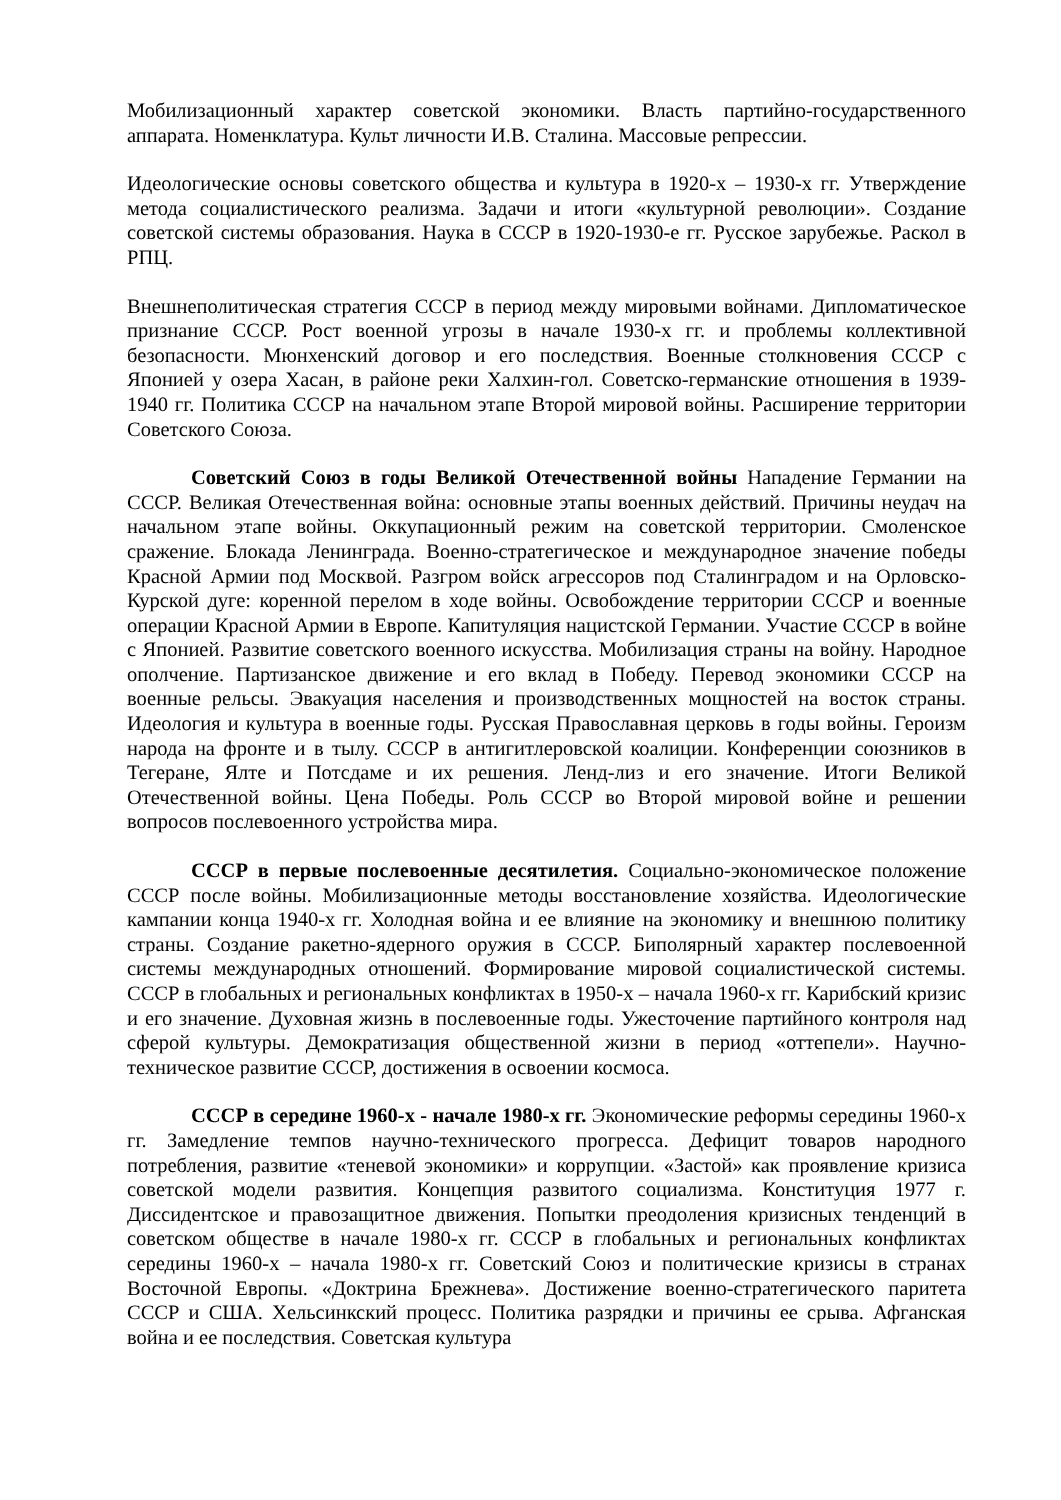Мобилизационный характер советской экономики. Власть партийно-государственного аппарата. Номенклатура. Культ личности И.В. Сталина. Массовые репрессии.
Идеологические основы советского общества и культура в 1920-х – 1930-х гг. Утверждение метода социалистического реализма. Задачи и итоги «культурной революции». Создание советской системы образования. Наука в СССР в 1920-1930-е гг. Русское зарубежье. Раскол в РПЦ.
Внешнеполитическая стратегия СССР в период между мировыми войнами. Дипломатическое признание СССР. Рост военной угрозы в начале 1930-х гг. и проблемы коллективной безопасности. Мюнхенский договор и его последствия. Военные столкновения СССР с Японией у озера Хасан, в районе реки Халхин-гол. Советско-германские отношения в 1939-1940 гг. Политика СССР на начальном этапе Второй мировой войны. Расширение территории Советского Союза.
Советский Союз в годы Великой Отечественной войны Нападение Германии на СССР. Великая Отечественная война: основные этапы военных действий. Причины неудач на начальном этапе войны. Оккупационный режим на советской территории. Смоленское сражение. Блокада Ленинграда. Военно-стратегическое и международное значение победы Красной Армии под Москвой. Разгром войск агрессоров под Сталинградом и на Орловско-Курской дуге: коренной перелом в ходе войны. Освобождение территории СССР и военные операции Красной Армии в Европе. Капитуляция нацистской Германии. Участие СССР в войне с Японией. Развитие советского военного искусства. Мобилизация страны на войну. Народное ополчение. Партизанское движение и его вклад в Победу. Перевод экономики СССР на военные рельсы. Эвакуация населения и производственных мощностей на восток страны. Идеология и культура в военные годы. Русская Православная церковь в годы войны. Героизм народа на фронте и в тылу. СССР в антигитлеровской коалиции. Конференции союзников в Тегеране, Ялте и Потсдаме и их решения. Ленд-лиз и его значение. Итоги Великой Отечественной войны. Цена Победы. Роль СССР во Второй мировой войне и решении вопросов послевоенного устройства мира.
СССР в первые послевоенные десятилетия. Социально-экономическое положение СССР после войны. Мобилизационные методы восстановление хозяйства. Идеологические кампании конца 1940-х гг. Холодная война и ее влияние на экономику и внешнюю политику страны. Создание ракетно-ядерного оружия в СССР. Биполярный характер послевоенной системы международных отношений. Формирование мировой социалистической системы. СССР в глобальных и региональных конфликтах в 1950-х – начала 1960-х гг. Карибский кризис и его значение. Духовная жизнь в послевоенные годы. Ужесточение партийного контроля над сферой культуры. Демократизация общественной жизни в период «оттепели». Научно-техническое развитие СССР, достижения в освоении космоса.
СССР в середине 1960-х - начале 1980-х гг. Экономические реформы середины 1960-х гг. Замедление темпов научно-технического прогресса. Дефицит товаров народного потребления, развитие «теневой экономики» и коррупции. «Застой» как проявление кризиса советской модели развития. Концепция развитого социализма. Конституция 1977 г. Диссидентское и правозащитное движения. Попытки преодоления кризисных тенденций в советском обществе в начале 1980-х гг. СССР в глобальных и региональных конфликтах середины 1960-х – начала 1980-х гг. Советский Союз и политические кризисы в странах Восточной Европы. «Доктрина Брежнева». Достижение военно-стратегического паритета СССР и США. Хельсинкский процесс. Политика разрядки и причины ее срыва. Афганская война и ее последствия. Советская культура